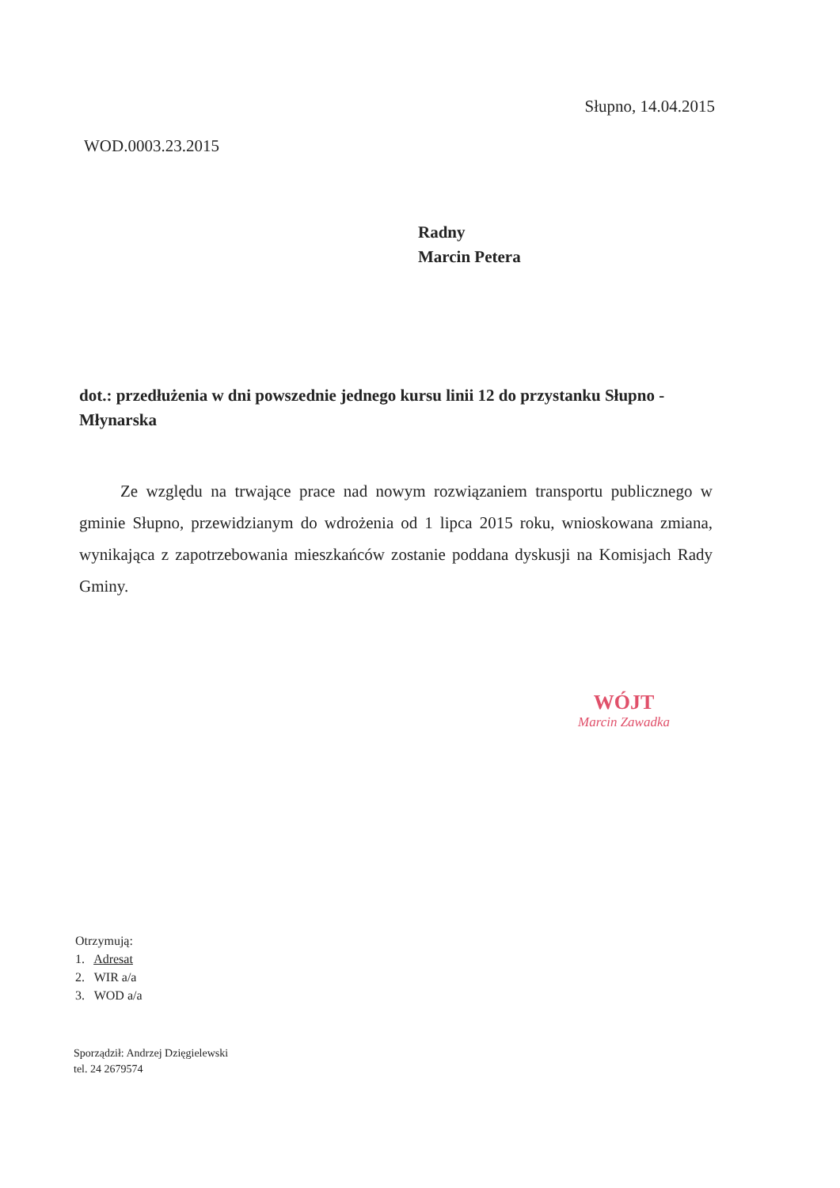Słupno, 14.04.2015
WOD.0003.23.2015
Radny
Marcin Petera
dot.: przedłużenia w dni powszednie jednego kursu linii 12 do przystanku Słupno - Młynarska
Ze względu na trwające prace nad nowym rozwiązaniem transportu publicznego w gminie Słupno, przewidzianym do wdrożenia od 1 lipca 2015 roku, wnioskowana zmiana, wynikająca z zapotrzebowania mieszkańców zostanie poddana dyskusji na Komisjach Rady Gminy.
WÓJT
Marcin Zawadka
Otrzymują:
1. Adresat
2. WIR a/a
3. WOD a/a
Sporządził: Andrzej Dzięgielewski
tel. 24 2679574